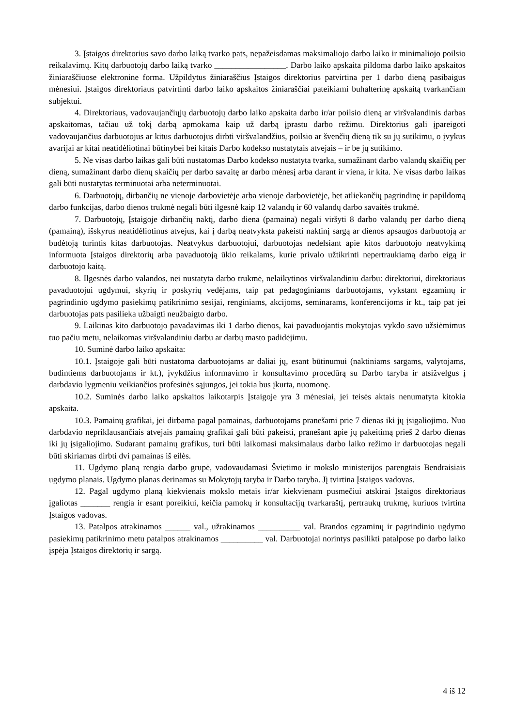3. Įstaigos direktorius savo darbo laiką tvarko pats, nepažeisdamas maksimaliojo darbo laiko ir minimaliojo poilsio reikalavimų. Kitų darbuotojų darbo laiką tvarko _________________. Darbo laiko apskaita pildoma darbo laiko apskaitos žiniaraščiuose elektronine forma. Užpildytus žiniaraščius Įstaigos direktorius patvirtina per 1 darbo dieną pasibaigus mėnesiui. Įstaigos direktoriaus patvirtinti darbo laiko apskaitos žiniaraščiai pateikiami buhalterinę apskaitą tvarkančiam subjektui.
4. Direktoriaus, vadovaujančiųjų darbuotojų darbo laiko apskaita darbo ir/ar poilsio dieną ar viršvalandinis darbas apskaitomas, tačiau už tokį darbą apmokama kaip už darbą įprastu darbo režimu. Direktorius gali įpareigoti vadovaujančius darbuotojus ar kitus darbuotojus dirbti viršvalandžius, poilsio ar švenčių dieną tik su jų sutikimu, o įvykus avarijai ar kitai neatidėliotinai būtinybei bei kitais Darbo kodekso nustatytais atvejais – ir be jų sutikimo.
5. Ne visas darbo laikas gali būti nustatomas Darbo kodekso nustatyta tvarka, sumažinant darbo valandų skaičių per dieną, sumažinant darbo dienų skaičių per darbo savaitę ar darbo mėnesį arba darant ir viena, ir kita. Ne visas darbo laikas gali būti nustatytas terminuotai arba neterminuotai.
6. Darbuotojų, dirbančių ne vienoje darbovietėje arba vienoje darbovietėje, bet atliekančių pagrindinę ir papildomą darbo funkcijas, darbo dienos trukmė negali būti ilgesnė kaip 12 valandų ir 60 valandų darbo savaitės trukmė.
7. Darbuotojų, Įstaigoje dirbančių naktį, darbo diena (pamaina) negali viršyti 8 darbo valandų per darbo dieną (pamainą), išskyrus neatidėliotinus atvejus, kai į darbą neatvyksta pakeisti naktinį sargą ar dienos apsaugos darbuotoją ar budėtoją turintis kitas darbuotojas. Neatvykus darbuotojui, darbuotojas nedelsiant apie kitos darbuotojo neatvykimą informuota Įstaigos direktorių arba pavaduotoją ūkio reikalams, kurie privalo užtikrinti nepertraukiamą darbo eigą ir darbuotojo kaitą.
8. Ilgesnės darbo valandos, nei nustatyta darbo trukmė, nelaikytinos viršvalandiniu darbu: direktoriui, direktoriaus pavaduotojui ugdymui, skyrių ir poskyrių vedėjams, taip pat pedagoginiams darbuotojams, vykstant egzaminų ir pagrindinio ugdymo pasiekimų patikrinimo sesijai, renginiams, akcijoms, seminarams, konferencijoms ir kt., taip pat jei darbuotojas pats pasilieka užbaigti neužbaigto darbo.
9. Laikinas kito darbuotojo pavadavimas iki 1 darbo dienos, kai pavaduojantis mokytojas vykdo savo užsiėmimus tuo pačiu metu, nelaikomas viršvalandiniu darbu ar darbų masto padidėjimu.
10. Suminė darbo laiko apskaita:
10.1. Įstaigoje gali būti nustatoma darbuotojams ar daliai jų, esant būtinumui (naktiniams sargams, valytojams, budintiems darbuotojams ir kt.), įvykdžius informavimo ir konsultavimo procedūrą su Darbo taryba ir atsižvelgus į darbdavio lygmeniu veikiančios profesinės sąjungos, jei tokia bus įkurta, nuomonę.
10.2. Suminės darbo laiko apskaitos laikotarpis Įstaigoje yra 3 mėnesiai, jei teisės aktais nenumatyta kitokia apskaita.
10.3. Pamainų grafikai, jei dirbama pagal pamainas, darbuotojams pranešami prie 7 dienas iki jų įsigaliojimo. Nuo darbdavio nepriklausančiais atvejais pamainų grafikai gali būti pakeisti, pranešant apie jų pakeitimą prieš 2 darbo dienas iki jų įsigaliojimo. Sudarant pamainų grafikus, turi būti laikomasi maksimalaus darbo laiko režimo ir darbuotojas negali būti skiriamas dirbti dvi pamainas iš eilės.
11. Ugdymo planą rengia darbo grupė, vadovaudamasi Švietimo ir mokslo ministerijos parengtais Bendraisiais ugdymo planais. Ugdymo planas derinamas su Mokytojų taryba ir Darbo taryba. Jį tvirtina Įstaigos vadovas.
12. Pagal ugdymo planą kiekvienais mokslo metais ir/ar kiekvienam pusmečiui atskirai Įstaigos direktoriaus įgaliotas _______ rengia ir esant poreikiui, keičia pamokų ir konsultacijų tvarkaraštį, pertraukų trukmę, kuriuos tvirtina Įstaigos vadovas.
13. Patalpos atrakinamos ______ val., užrakinamos __________ val. Brandos egzaminų ir pagrindinio ugdymo pasiekimų patikrinimo metu patalpos atrakinamos __________ val. Darbuotojai norintys pasilikti patalpose po darbo laiko įspėja Įstaigos direktorių ir sargą.
4 iš 12